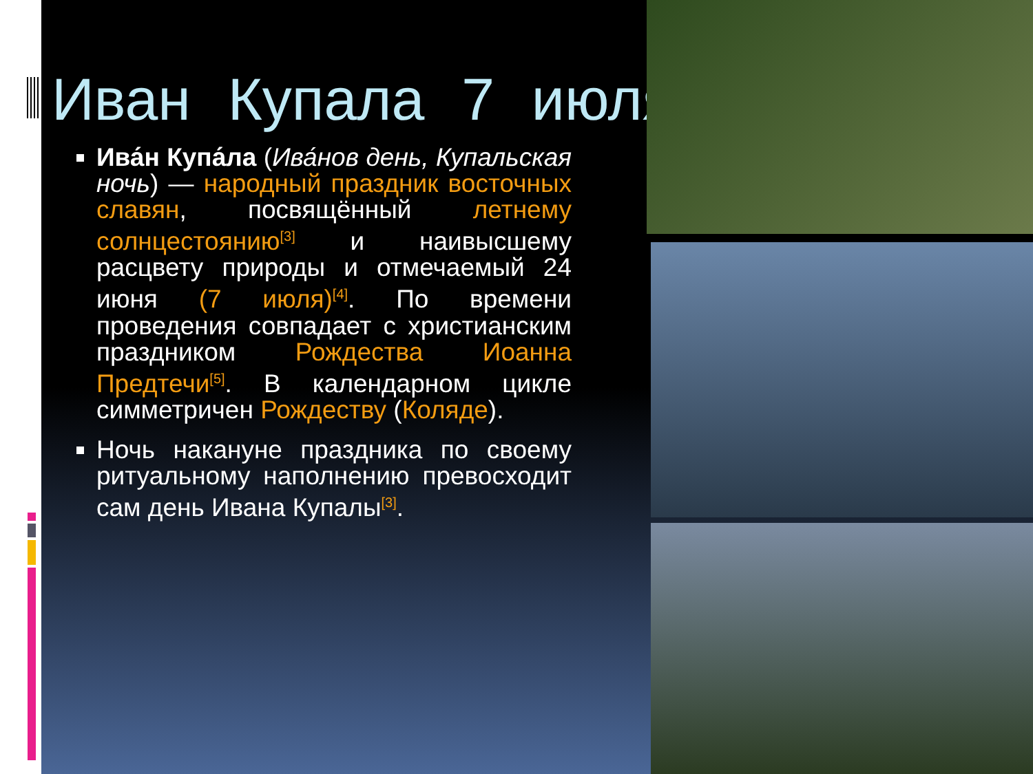Иван Купала 7 июля
Ива́н Купа́ла (Ива́нов день, Купальская ночь) — народный праздник восточных славян, посвящённый летнему солнцестоянию<sup>[3]</sup> и наивысшему расцвету природы и отмечаемый 24 июня (7 июля)<sup>[4]</sup>. По времени проведения совпадает с христианским праздником Рождества Иоанна Предтечи<sup>[5]</sup>. В календарном цикле симметричен Рождеству (Коляде).
Ночь накануне праздника по своему ритуальному наполнению превосходит сам день Ивана Купалы<sup>[3]</sup>.